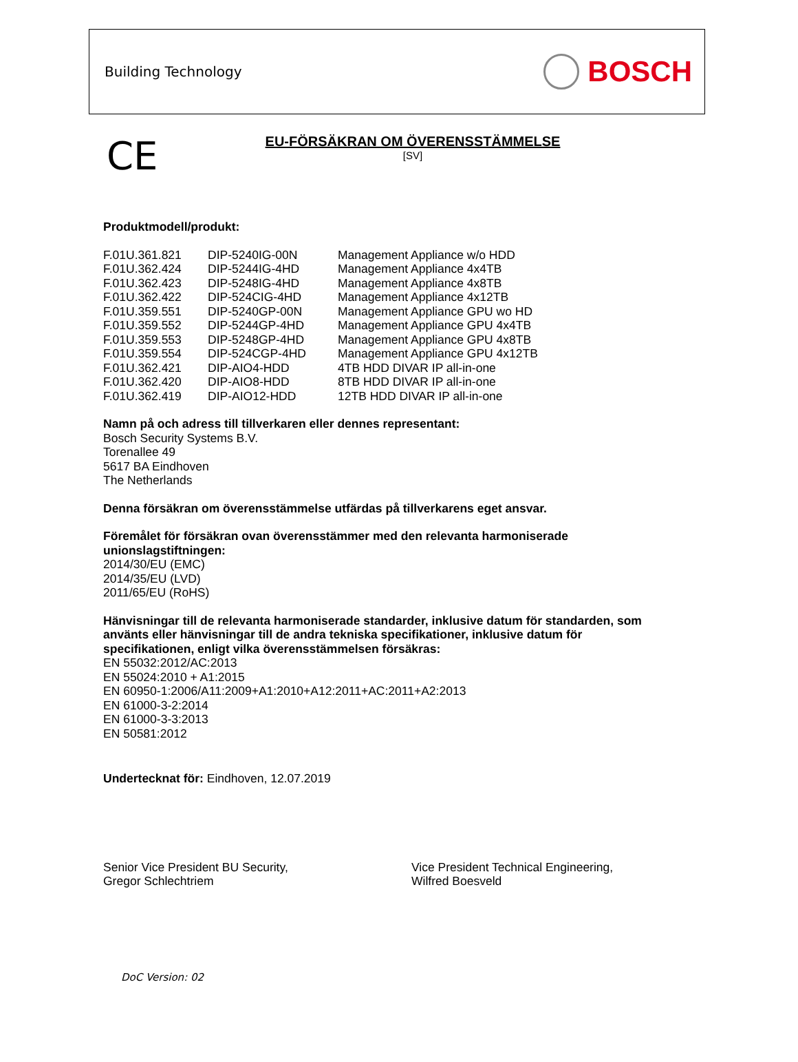Building Technology
BOSCH
CE
EU-FÖRSÄKRAN OM ÖVERENSSTÄMMELSE
[SV]
Produktmodell/produkt:
| F.01U.361.821 | DIP-5240IG-00N | Management Appliance w/o HDD |
| F.01U.362.424 | DIP-5244IG-4HD | Management Appliance 4x4TB |
| F.01U.362.423 | DIP-5248IG-4HD | Management Appliance 4x8TB |
| F.01U.362.422 | DIP-524CIG-4HD | Management Appliance 4x12TB |
| F.01U.359.551 | DIP-5240GP-00N | Management Appliance GPU wo HD |
| F.01U.359.552 | DIP-5244GP-4HD | Management Appliance GPU 4x4TB |
| F.01U.359.553 | DIP-5248GP-4HD | Management Appliance GPU 4x8TB |
| F.01U.359.554 | DIP-524CGP-4HD | Management Appliance GPU 4x12TB |
| F.01U.362.421 | DIP-AIO4-HDD | 4TB HDD DIVAR IP all-in-one |
| F.01U.362.420 | DIP-AIO8-HDD | 8TB HDD DIVAR IP all-in-one |
| F.01U.362.419 | DIP-AIO12-HDD | 12TB HDD DIVAR IP all-in-one |
Namn på och adress till tillverkaren eller dennes representant:
Bosch Security Systems B.V.
Torenallee 49
5617 BA Eindhoven
The Netherlands
Denna försäkran om överensstämmelse utfärdas på tillverkarens eget ansvar.
Föremålet för försäkran ovan överensstämmer med den relevanta harmoniserade
unionslagstiftningen:
2014/30/EU (EMC)
2014/35/EU (LVD)
2011/65/EU (RoHS)
Hänvisningar till de relevanta harmoniserade standarder, inklusive datum för standarden, som
använts eller hänvisningar till de andra tekniska specifikationer, inklusive datum för
specifikationen, enligt vilka överensstämmelsen försäkras:
EN 55032:2012/AC:2013
EN 55024:2010 + A1:2015
EN 60950-1:2006/A11:2009+A1:2010+A12:2011+AC:2011+A2:2013
EN 61000-3-2:2014
EN 61000-3-3:2013
EN 50581:2012
Undertecknat för: Eindhoven, 12.07.2019
Senior Vice President BU Security,
Gregor Schlechtriem
Vice President Technical Engineering,
Wilfred Boesveld
DoC Version: 02